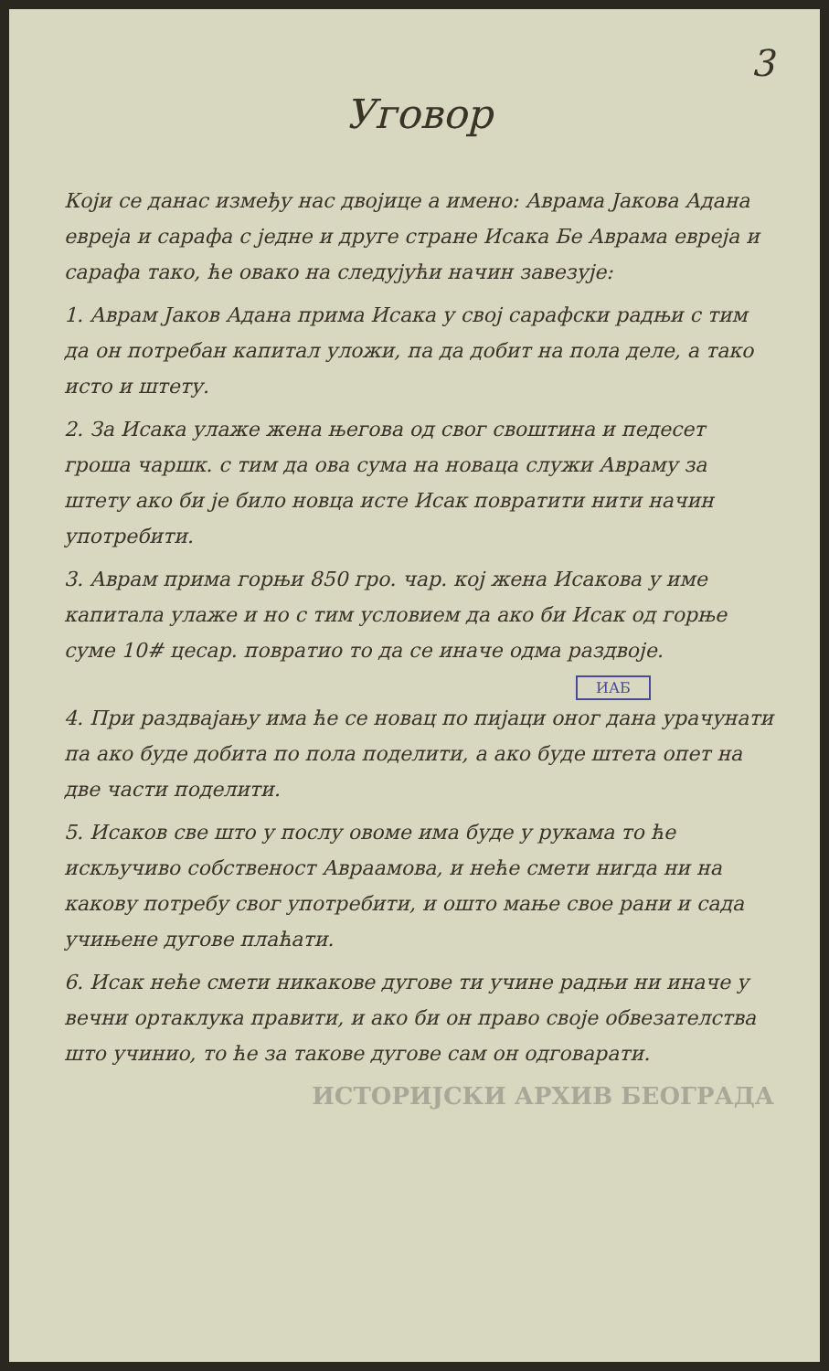3
Уговор
Који се данас између нас двојице а имено: Аврама Јакова Адана евреја и сарафа с једне и друге стране Исака Бе Аврама евреја и сарафа тако, ће овако на следујући начин завезује:
1. Аврам Јаков Адана прима Исака у свој сарафски радњи с тим да он потребан капитал уложи, па да добит на пола деле, а тако исто и штету.
2. За Исака улаже жена његова од свог своштина и педесет гроша чаршк. с тим да ова сума на новаца служи Авраму за штету ако би је било новца исте Исак повратити нити начин употребити.
3. Аврам прима горњи 850 гро. чар. кој жена Исакова у име капитала улаже и но с тим условием да ако би Исак од горње суме 10# цесар. повратио то да се иначе одма раздвоје.
ИАБ
4. При раздвајању има ће се новац по пијаци оног дана урачунати па ако буде добита по пола поделити, а ако буде штета опет на две части поделити.
5. Исаков све што у послу овоме има буде у рукама то ће искључиво собственост Авраамова, и неће смети нигда ни на какову потребу свог употребити, и ошто мање свое рани и сада учињене дугове плаћати.
6. Исак неће смети никакове дугове ти учине радњи ни иначе у вечни ортаклука правити, и ако би он право своје обвезателства што учинио, то ће за такове дугове сам он одговарати.
ИСТОРИЈСКИ АРХИВ БЕОГРАДА